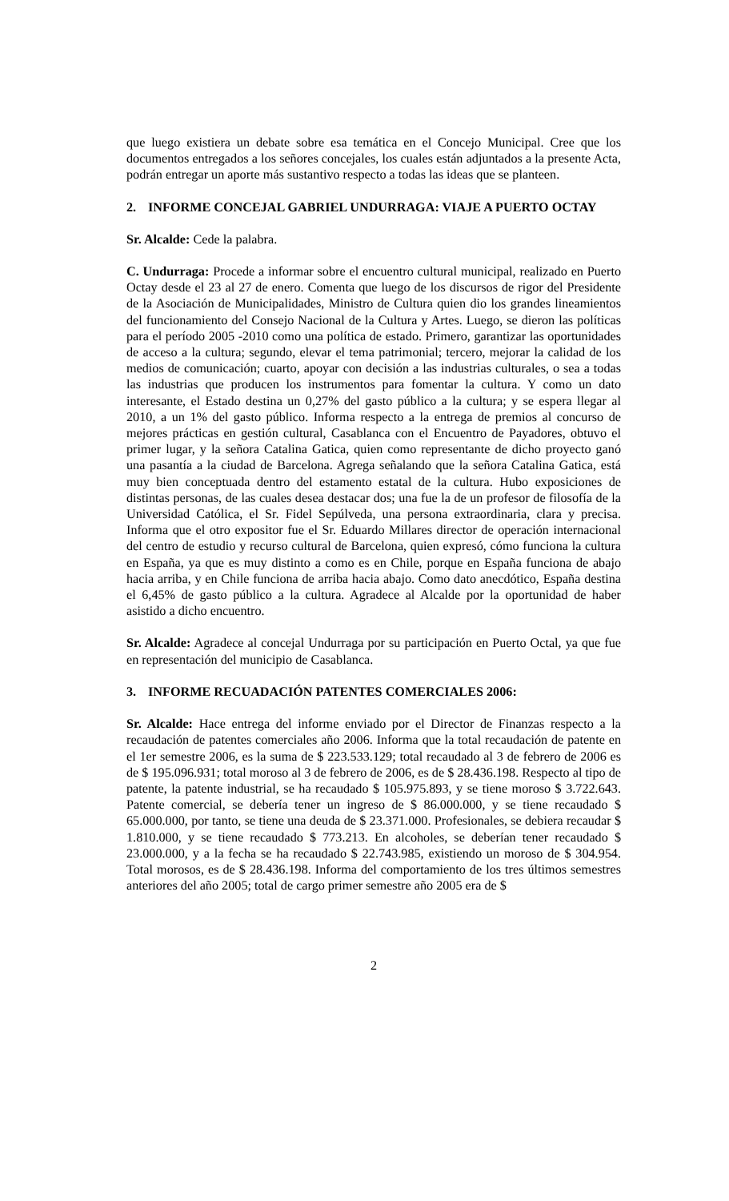que luego existiera un debate sobre esa temática en el Concejo Municipal. Cree que los documentos entregados a los señores concejales, los cuales están adjuntados a la presente Acta, podrán entregar un aporte más sustantivo respecto a todas las ideas que se planteen.
2. INFORME CONCEJAL GABRIEL UNDURRAGA: VIAJE A PUERTO OCTAY
Sr. Alcalde: Cede la palabra.
C. Undurraga: Procede a informar sobre el encuentro cultural municipal, realizado en Puerto Octay desde el 23 al 27 de enero. Comenta que luego de los discursos de rigor del Presidente de la Asociación de Municipalidades, Ministro de Cultura quien dio los grandes lineamientos del funcionamiento del Consejo Nacional de la Cultura y Artes. Luego, se dieron las políticas para el período 2005 -2010 como una política de estado. Primero, garantizar las oportunidades de acceso a la cultura; segundo, elevar el tema patrimonial; tercero, mejorar la calidad de los medios de comunicación; cuarto, apoyar con decisión a las industrias culturales, o sea a todas las industrias que producen los instrumentos para fomentar la cultura. Y como un dato interesante, el Estado destina un 0,27% del gasto público a la cultura; y se espera llegar al 2010, a un 1% del gasto público. Informa respecto a la entrega de premios al concurso de mejores prácticas en gestión cultural, Casablanca con el Encuentro de Payadores, obtuvo el primer lugar, y la señora Catalina Gatica, quien como representante de dicho proyecto ganó una pasantía a la ciudad de Barcelona. Agrega señalando que la señora Catalina Gatica, está muy bien conceptuada dentro del estamento estatal de la cultura. Hubo exposiciones de distintas personas, de las cuales desea destacar dos; una fue la de un profesor de filosofía de la Universidad Católica, el Sr. Fidel Sepúlveda, una persona extraordinaria, clara y precisa. Informa que el otro expositor fue el Sr. Eduardo Millares director de operación internacional del centro de estudio y recurso cultural de Barcelona, quien expresó, cómo funciona la cultura en España, ya que es muy distinto a como es en Chile, porque en España funciona de abajo hacia arriba, y en Chile funciona de arriba hacia abajo. Como dato anecdótico, España destina el 6,45% de gasto público a la cultura. Agradece al Alcalde por la oportunidad de haber asistido a dicho encuentro.
Sr. Alcalde: Agradece al concejal Undurraga por su participación en Puerto Octal, ya que fue en representación del municipio de Casablanca.
3. INFORME RECUADACIÓN PATENTES COMERCIALES 2006:
Sr. Alcalde: Hace entrega del informe enviado por el Director de Finanzas respecto a la recaudación de patentes comerciales año 2006. Informa que la total recaudación de patente en el 1er semestre 2006, es la suma de $ 223.533.129; total recaudado al 3 de febrero de 2006 es de $ 195.096.931; total moroso al 3 de febrero de 2006, es de $ 28.436.198. Respecto al tipo de patente, la patente industrial, se ha recaudado $ 105.975.893, y se tiene moroso $ 3.722.643. Patente comercial, se debería tener un ingreso de $ 86.000.000, y se tiene recaudado $ 65.000.000, por tanto, se tiene una deuda de $ 23.371.000. Profesionales, se debiera recaudar $ 1.810.000, y se tiene recaudado $ 773.213. En alcoholes, se deberían tener recaudado $ 23.000.000, y a la fecha se ha recaudado $ 22.743.985, existiendo un moroso de $ 304.954. Total morosos, es de $ 28.436.198. Informa del comportamiento de los tres últimos semestres anteriores del año 2005; total de cargo primer semestre año 2005 era de $
2